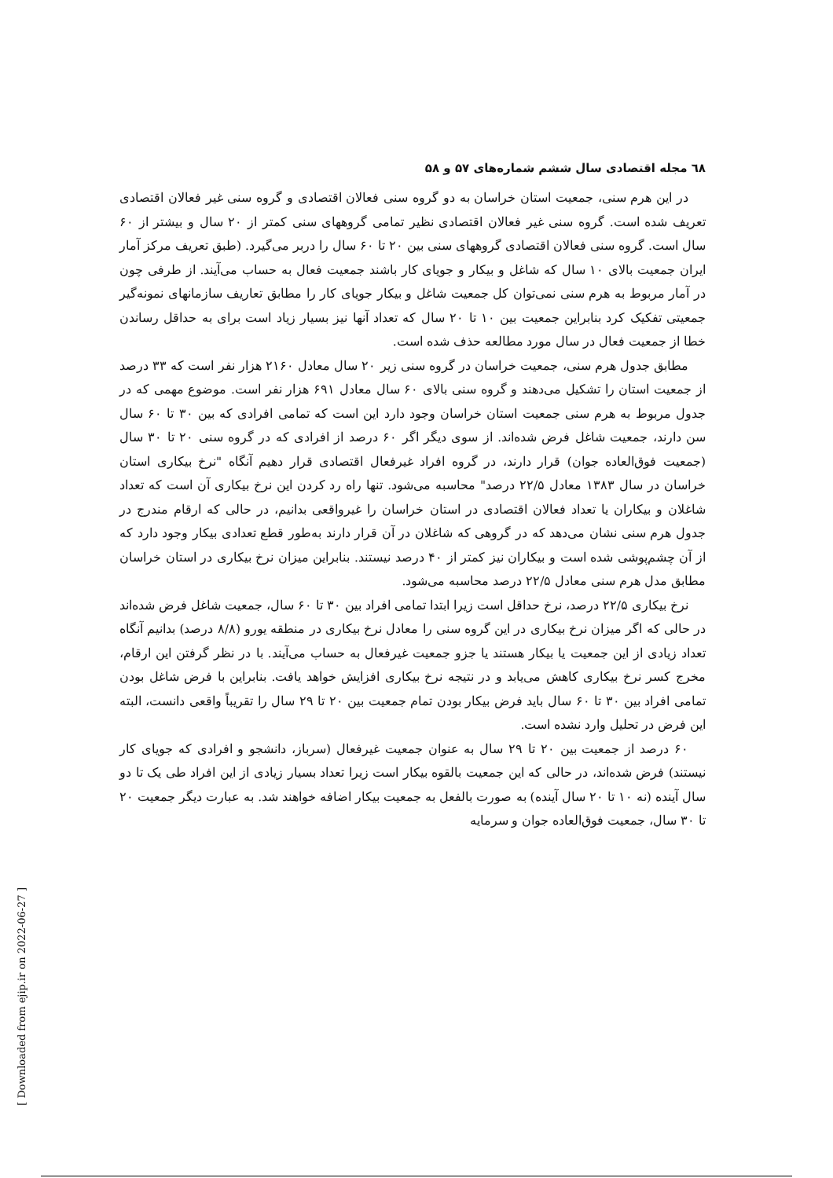٦٨ مجله اقتصادی سال ششم شماره‌های ۵۷ و ۵۸
در این هرم سنی، جمعیت استان خراسان به دو گروه سنی فعالان اقتصادی و گروه سنی غیر فعالان اقتصادی تعریف شده است. گروه سنی غیر فعالان اقتصادی نظیر تمامی گروههای سنی کمتر از ۲۰ سال و بیشتر از ۶۰ سال است. گروه سنی فعالان اقتصادی گروههای سنی بین ۲۰ تا ۶۰ سال را دربر می‌گیرد. (طبق تعریف مرکز آمار ایران جمعیت بالای ۱۰ سال که شاغل و بیکار و جویای کار باشند جمعیت فعال به حساب می‌آیند. از طرفی چون در آمار مربوط به هرم سنی نمی‌توان کل جمعیت شاغل و بیکار جویای کار را مطابق تعاریف سازمانهای نمونه‌گیر جمعیتی تفکیک کرد بنابراین جمعیت بین ۱۰ تا ۲۰ سال که تعداد آنها نیز بسیار زیاد است برای به حداقل رساندن خطا از جمعیت فعال در سال مورد مطالعه حذف شده است.
مطابق جدول هرم سنی، جمعیت خراسان در گروه سنی زیر ۲۰ سال معادل ۲۱۶۰ هزار نفر است که ۳۳ درصد از جمعیت استان را تشکیل می‌دهند و گروه سنی بالای ۶۰ سال معادل ۶۹۱ هزار نفر است. موضوع مهمی که در جدول مربوط به هرم سنی جمعیت استان خراسان وجود دارد این است که تمامی افرادی که بین ۳۰ تا ۶۰ سال سن دارند، جمعیت شاغل فرض شده‌اند. از سوی دیگر اگر ۶۰ درصد از افرادی که در گروه سنی ۲۰ تا ۳۰ سال (جمعیت فوق‌العاده جوان) قرار دارند، در گروه افراد غیرفعال اقتصادی قرار دهیم آنگاه "نرخ بیکاری استان خراسان در سال ۱۳۸۳ معادل ۲۲/۵ درصد" محاسبه می‌شود. تنها راه رد کردن این نرخ بیکاری آن است که تعداد شاغلان و بیکاران یا تعداد فعالان اقتصادی در استان خراسان را غیرواقعی بدانیم، در حالی که ارقام مندرج در جدول هرم سنی نشان می‌دهد که در گروهی که شاغلان در آن قرار دارند به‌طور قطع تعدادی بیکار وجود دارد که از آن چشم‌پوشی شده است و بیکاران نیز کمتر از ۴۰ درصد نیستند. بنابراین میزان نرخ بیکاری در استان خراسان مطابق مدل هرم سنی معادل ۲۲/۵ درصد محاسبه می‌شود.
نرخ بیکاری ۲۲/۵ درصد، نرخ حداقل است زیرا ابتدا تمامی افراد بین ۳۰ تا ۶۰ سال، جمعیت شاغل فرض شده‌اند در حالی که اگر میزان نرخ بیکاری در این گروه سنی را معادل نرخ بیکاری در منطقه یورو (۸/۸ درصد) بدانیم آنگاه تعداد زیادی از این جمعیت یا بیکار هستند یا جزو جمعیت غیرفعال به حساب می‌آیند. با در نظر گرفتن این ارقام، مخرج کسر نرخ بیکاری کاهش می‌یابد و در نتیجه نرخ بیکاری افزایش خواهد یافت. بنابراین با فرض شاغل بودن تمامی افراد بین ۳۰ تا ۶۰ سال باید فرض بیکار بودن تمام جمعیت بین ۲۰ تا ۲۹ سال را تقریباً واقعی دانست، البته این فرض در تحلیل وارد نشده است.
۶۰ درصد از جمعیت بین ۲۰ تا ۲۹ سال به عنوان جمعیت غیرفعال (سرباز، دانشجو و افرادی که جویای کار نیستند) فرض شده‌اند، در حالی که این جمعیت بالقوه بیکار است زیرا تعداد بسیار زیادی از این افراد طی یک تا دو سال آینده (نه ۱۰ تا ۲۰ سال آینده) به صورت بالفعل به جمعیت بیکار اضافه خواهند شد. به عبارت دیگر جمعیت ۲۰ تا ۳۰ سال، جمعیت فوق‌العاده جوان و سرمایه
[ Downloaded from ejip.ir on 2022-06-27 ]